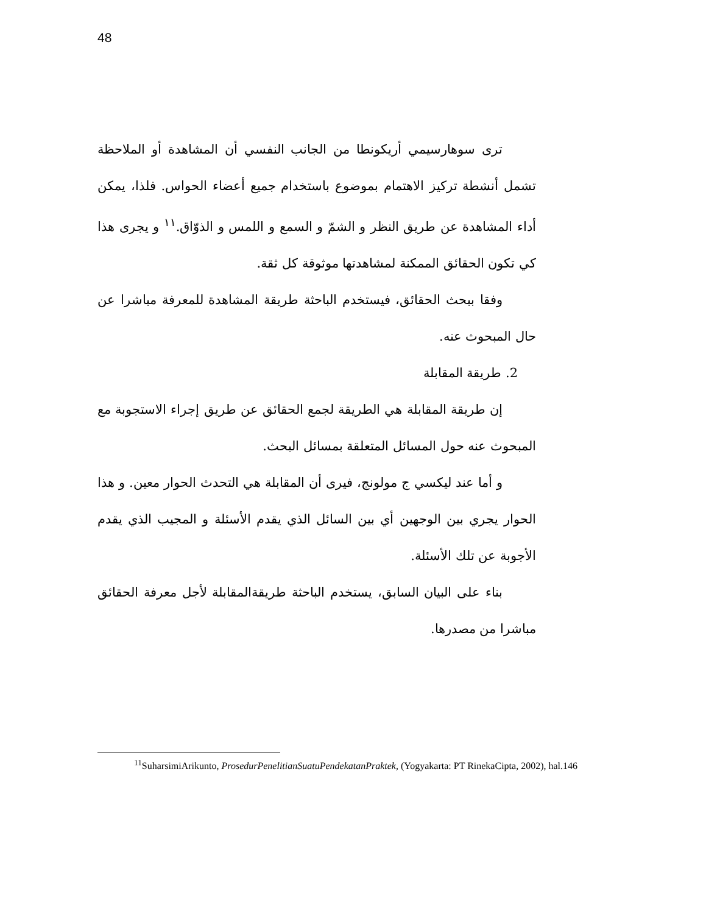48
ترى سوهارسيمي أريكونطا من الجانب النفسي أن المشاهدة أو الملاحظة تشمل أنشطة تركيز الاهتمام بموضوع باستخدام جميع أعضاء الحواس. فلذا، يمكن أداء المشاهدة عن طريق النظر و الشمّ و السمع و اللمس و الذوّاق.<sup>١١</sup> و يجرى هذا كي تكون الحقائق الممكنة لمشاهدتها موثوقة كل ثقة.
وفقا ببحث الحقائق، فيستخدم الباحثة طريقة المشاهدة للمعرفة مباشرا عن حال المبحوث عنه.
2. طريقة المقابلة
إن طريقة المقابلة هي الطريقة لجمع الحقائق عن طريق إجراء الاستجوبة مع المبحوث عنه حول المسائل المتعلقة بمسائل البحث.
و أما عند ليكسي ج مولونج، فيرى أن المقابلة هي التحدث الحوار معين. و هذا الحوار يجري بين الوجهين أي بين السائل الذي يقدم الأسئلة و المجيب الذي يقدم الأجوبة عن تلك الأسئلة.
بناء على البيان السابق، يستخدم الباحثة طريقةالمقابلة لأجل معرفة الحقائق مباشرا من مصدرها.
<sup>11</sup> SuharsimiArikunto, ProsedurPenelitianSuatuPendekatanPraktek, (Yogyakarta: PT RinekaCipta, 2002), hal.146